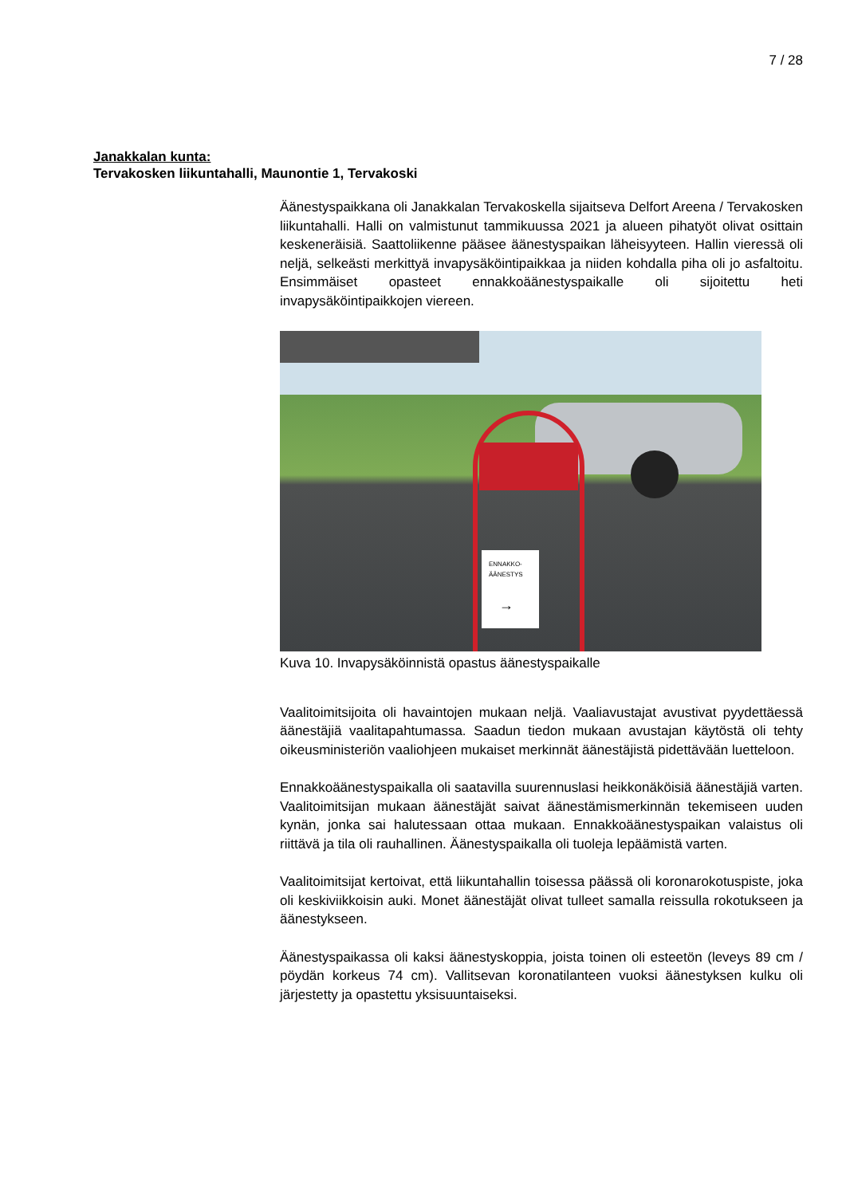7 / 28
Janakkalan kunta:
Tervakosken liikuntahalli, Maunontie 1, Tervakoski
Äänestyspaikkana oli Janakkalan Tervakoskella sijaitseva Delfort Areena / Tervakosken liikuntahalli. Halli on valmistunut tammikuussa 2021 ja alueen pihatyöt olivat osittain keskeneräisiä. Saattoliikenne pääsee äänestyspaikan läheisyyteen. Hallin vieressä oli neljä, selke­ästi merkittyä invapysäköintipaikkaa ja niiden kohdalla piha oli jo asfal­toitu. Ensimmäiset opasteet ennakkoäänestyspaikalle oli sijoitettu heti invapysäköintipaikkojen viereen.
ENNAKKO-
ÄÄNESTYS
→
Kuva 10. Invapysäköinnistä opastus äänestyspaikalle
Vaalitoimitsijoita oli havaintojen mukaan neljä. Vaaliavustajat avustivat pyydettäessä äänestäjiä vaalitapahtumassa. Saadun tiedon mukaan avustajan käytöstä oli tehty oikeusministeriön vaaliohjeen mukaiset merkinnät äänestäjistä pidettävään luetteloon.
Ennakkoäänestyspaikalla oli saatavilla suurennuslasi heikkonäköisiä äänestäjiä varten. Vaalitoimitsijan mukaan äänestäjät saivat äänestä­mismerkinnän tekemiseen uuden kynän, jonka sai halutessaan ottaa mukaan. Ennakkoäänestyspaikan valaistus oli riittävä ja tila oli rauhal­linen. Äänestyspaikalla oli tuoleja lepäämistä varten.
Vaalitoimitsijat kertoivat, että liikuntahallin toisessa päässä oli korona­rokotuspiste, joka oli keskiviikkoisin auki. Monet äänestäjät olivat tul­leet samalla reissulla rokotukseen ja äänestykseen.
Äänestyspaikassa oli kaksi äänestyskoppia, joista toinen oli esteetön (leveys 89 cm / pöydän korkeus 74 cm). Vallitsevan koronatilanteen vuoksi äänestyksen kulku oli järjestetty ja opastettu yksisuuntaiseksi.